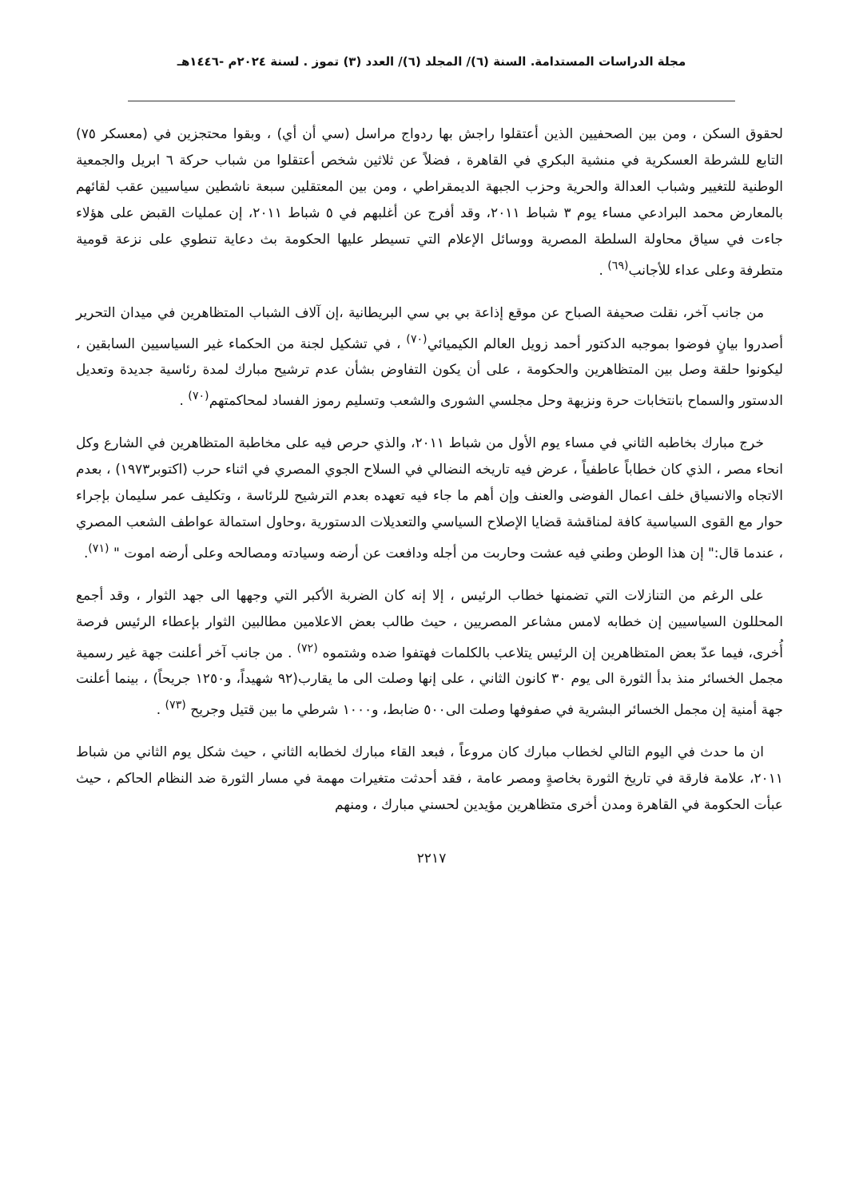مجلة الدراسات المستدامة. السنة (٦)/ المجلد (٦)/ العدد (٣) تموز . لسنة ٢٠٢٤م -١٤٤٦هـ
لحقوق السكن ، ومن بين الصحفيين الذين أعتقلوا راجش بها ردواج مراسل (سي أن أي) ، وبقوا محتجزين في (معسكر ٧٥) التابع للشرطة العسكرية في منشية البكري في القاهرة ، فضلاً عن ثلاثين شخص أعتقلوا من شباب حركة ٦ ابريل والجمعية الوطنية للتغيير وشباب العدالة والحرية وحزب الجبهة الديمقراطي ، ومن بين المعتقلين سبعة ناشطين سياسيين عقب لقائهم بالمعارض محمد البرادعي مساء يوم ٣ شباط ٢٠١١، وقد أفرج عن أغلبهم في ٥ شباط ٢٠١١، إن عمليات القبض على هؤلاء جاءت في سياق محاولة السلطة المصرية ووسائل الإعلام التي تسيطر عليها الحكومة بث دعاية تنطوي على نزعة قومية متطرفة وعلى عداء للأجانب<sup>(٦٩)</sup> .
من جانب آخر، نقلت صحيفة الصباح عن موقع إذاعة بي بي سي البريطانية ،إن آلاف الشباب المتظاهرين في ميدان التحرير أصدروا بيانٍ فوضوا بموجبه الدكتور أحمد زويل العالم الكيميائي<sup>(٧٠)</sup> ، في تشكيل لجنة من الحكماء غير السياسيين السابقين ، ليكونوا حلقة وصل بين المتظاهرين والحكومة ، على أن يكون التفاوض بشأن عدم ترشيح مبارك لمدة رئاسية جديدة وتعديل الدستور والسماح بانتخابات حرة ونزيهة وحل مجلسي الشورى والشعب وتسليم رموز الفساد لمحاكمتهم<sup>(٧٠)</sup> .
خرج مبارك بخاطبه الثاني في مساء يوم الأول من شباط ٢٠١١، والذي حرص فيه على مخاطبة المتظاهرين في الشارع وكل انحاء مصر ، الذي كان خطاباً عاطفياً ، عرض فيه تاريخه النضالي في السلاح الجوي المصري في اثناء حرب (اكتوبر١٩٧٣) ، بعدم الاتجاه والانسياق خلف اعمال الفوضى والعنف وإن أهم ما جاء فيه تعهده بعدم الترشيح للرئاسة ، وتكليف عمر سليمان بإجراء حوار مع القوى السياسية كافة لمناقشة قضايا الإصلاح السياسي والتعديلات الدستورية ،وحاول استمالة عواطف الشعب المصري ، عندما قال:" إن هذا الوطن وطني فيه عشت وحاربت من أجله ودافعت عن أرضه وسيادته ومصالحه وعلى أرضه اموت " <sup>(٧١)</sup>.
على الرغم من التنازلات التي تضمنها خطاب الرئيس ، إلا إنه كان الضربة الأكبر التي وجهها الى جهد الثوار ، وقد أجمع المحللون السياسيين إن خطابه لامس مشاعر المصريين ، حيث طالب بعض الاعلامين مطالبين الثوار بإعطاء الرئيس فرصة أُخرى، فيما عدّ بعض المتظاهرين إن الرئيس يتلاعب بالكلمات فهتفوا ضده وشتموه <sup>(٧٢)</sup> . من جانب آخر أعلنت جهة غير رسمية مجمل الخسائر منذ بدأ الثورة الى يوم ٣٠ كانون الثاني ، على إنها وصلت الى ما يقارب(٩٢ شهيداً، و١٢٥٠ جريحاً) ، بينما أعلنت جهة أمنية إن مجمل الخسائر البشرية في صفوفها وصلت الى٥٠٠ ضابط، و١٠٠٠ شرطي ما بين قتيل وجريح <sup>(٧٣)</sup> .
ان ما حدث في اليوم التالي لخطاب مبارك كان مروعاً ، فبعد القاء مبارك لخطابه الثاني ، حيث شكل يوم الثاني من شباط ٢٠١١، علامة فارقة في تاريخ الثورة بخاصةٍ ومصر عامة ، فقد أحدثت متغيرات مهمة في مسار الثورة ضد النظام الحاكم ، حيث عبأت الحكومة في القاهرة ومدن أخرى متظاهرين مؤيدين لحسني مبارك ، ومنهم
٢٢١٧